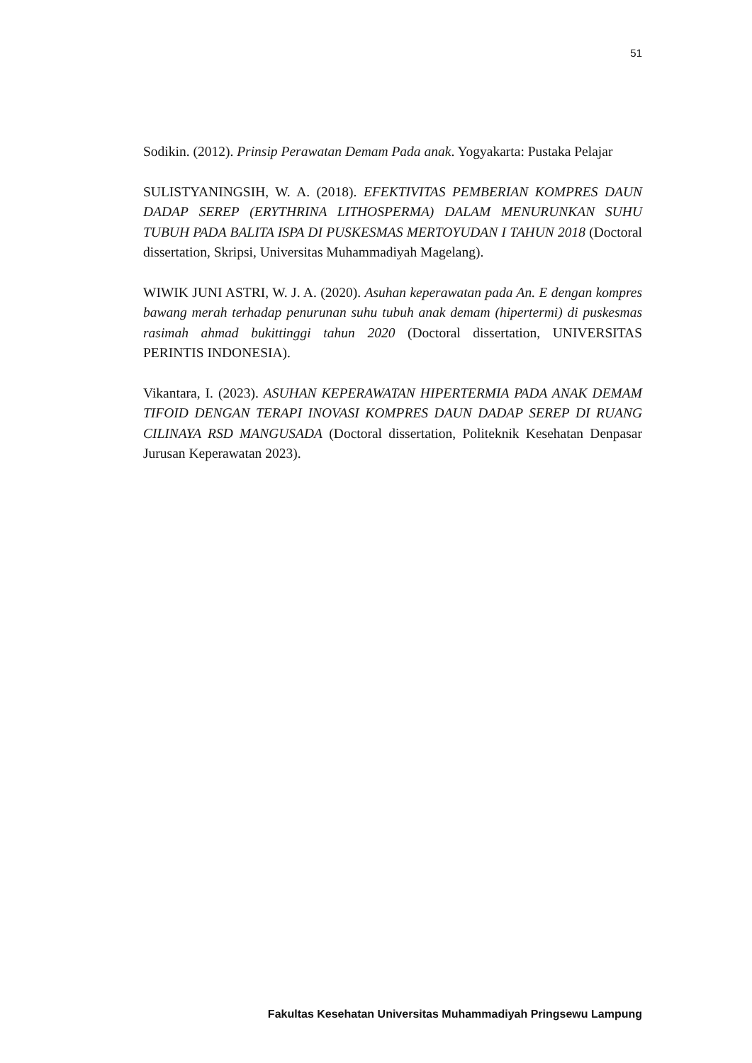51
Sodikin. (2012). Prinsip Perawatan Demam Pada anak. Yogyakarta: Pustaka Pelajar
SULISTYANINGSIH, W. A. (2018). EFEKTIVITAS PEMBERIAN KOMPRES DAUN DADAP SEREP (ERYTHRINA LITHOSPERMA) DALAM MENURUNKAN SUHU TUBUH PADA BALITA ISPA DI PUSKESMAS MERTOYUDAN I TAHUN 2018 (Doctoral dissertation, Skripsi, Universitas Muhammadiyah Magelang).
WIWIK JUNI ASTRI, W. J. A. (2020). Asuhan keperawatan pada An. E dengan kompres bawang merah terhadap penurunan suhu tubuh anak demam (hipertermi) di puskesmas rasimah ahmad bukittinggi tahun 2020 (Doctoral dissertation, UNIVERSITAS PERINTIS INDONESIA).
Vikantara, I. (2023). ASUHAN KEPERAWATAN HIPERTERMIA PADA ANAK DEMAM TIFOID DENGAN TERAPI INOVASI KOMPRES DAUN DADAP SEREP DI RUANG CILINAYA RSD MANGUSADA (Doctoral dissertation, Politeknik Kesehatan Denpasar Jurusan Keperawatan 2023).
Fakultas Kesehatan Universitas Muhammadiyah Pringsewu Lampung